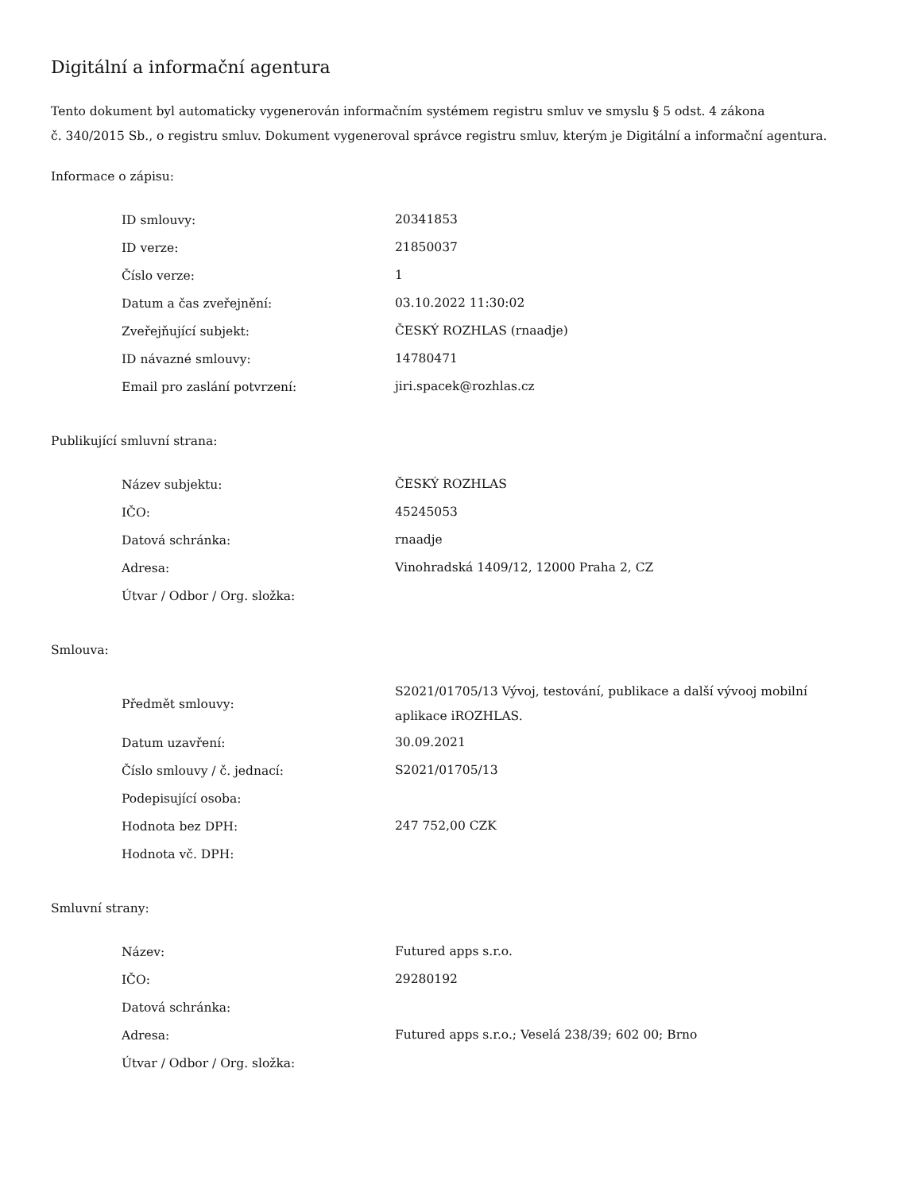Digitální a informační agentura
Tento dokument byl automaticky vygenerován informačním systémem registru smluv ve smyslu § 5 odst. 4 zákona
č. 340/2015 Sb., o registru smluv. Dokument vygeneroval správce registru smluv, kterým je Digitální a informační agentura.
Informace o zápisu:
| ID smlouvy: | 20341853 |
| ID verze: | 21850037 |
| Číslo verze: | 1 |
| Datum a čas zveřejnění: | 03.10.2022 11:30:02 |
| Zveřejňující subjekt: | ČESKÝ ROZHLAS (rnaadje) |
| ID návazné smlouvy: | 14780471 |
| Email pro zaslání potvrzení: | jiri.spacek@rozhlas.cz |
Publikující smluvní strana:
| Název subjektu: | ČESKÝ ROZHLAS |
| IČO: | 45245053 |
| Datová schránka: | rnaadje |
| Adresa: | Vinohradská 1409/12, 12000 Praha 2, CZ |
| Útvar / Odbor / Org. složka: | |
Smlouva:
| Předmět smlouvy: | S2021/01705/13 Vývoj, testování, publikace a další vývooj mobilní aplikace iROZHLAS. |
| Datum uzavření: | 30.09.2021 |
| Číslo smlouvy / č. jednací: | S2021/01705/13 |
| Podepisující osoba: | |
| Hodnota bez DPH: | 247 752,00 CZK |
| Hodnota vč. DPH: | |
Smluvní strany:
| Název: | Futured apps s.r.o. |
| IČO: | 29280192 |
| Datová schránka: | |
| Adresa: | Futured apps s.r.o.; Veselá 238/39; 602 00; Brno |
| Útvar / Odbor / Org. složka: | |